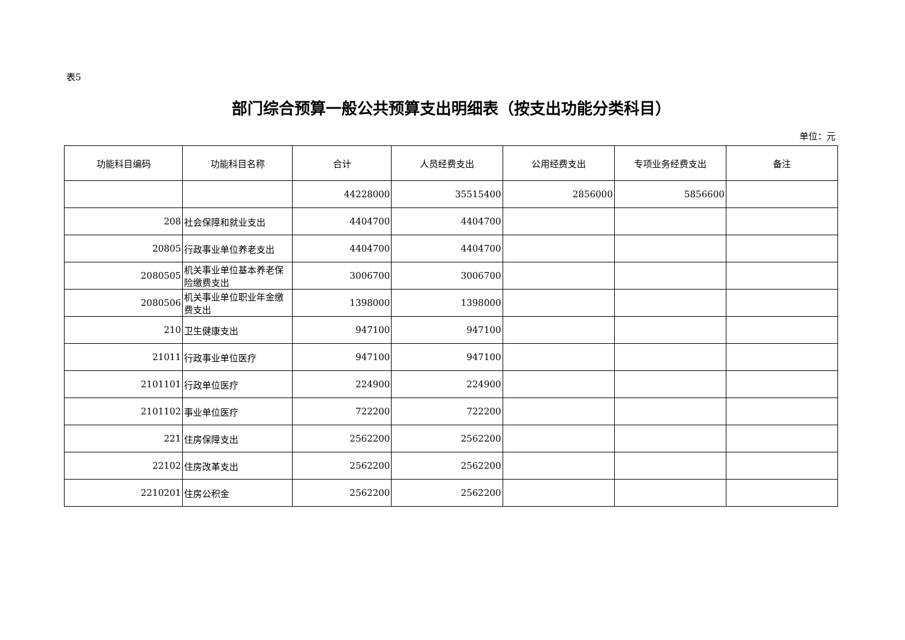表5
部门综合预算一般公共预算支出明细表（按支出功能分类科目）
单位：元
| 功能科目编码 | 功能科目名称 | 合计 | 人员经费支出 | 公用经费支出 | 专项业务经费支出 | 备注 |
| --- | --- | --- | --- | --- | --- | --- |
| | | 44228000 | 35515400 | 2856000 | 5856600 | |
| 208 | 社会保障和就业支出 | 4404700 | 4404700 | | | |
| 20805 | 行政事业单位养老支出 | 4404700 | 4404700 | | | |
| 2080505 | 机关事业单位基本养老保险缴费支出 | 3006700 | 3006700 | | | |
| 2080506 | 机关事业单位职业年金缴费支出 | 1398000 | 1398000 | | | |
| 210 | 卫生健康支出 | 947100 | 947100 | | | |
| 21011 | 行政事业单位医疗 | 947100 | 947100 | | | |
| 2101101 | 行政单位医疗 | 224900 | 224900 | | | |
| 2101102 | 事业单位医疗 | 722200 | 722200 | | | |
| 221 | 住房保障支出 | 2562200 | 2562200 | | | |
| 22102 | 住房改革支出 | 2562200 | 2562200 | | | |
| 2210201 | 住房公积金 | 2562200 | 2562200 | | | |